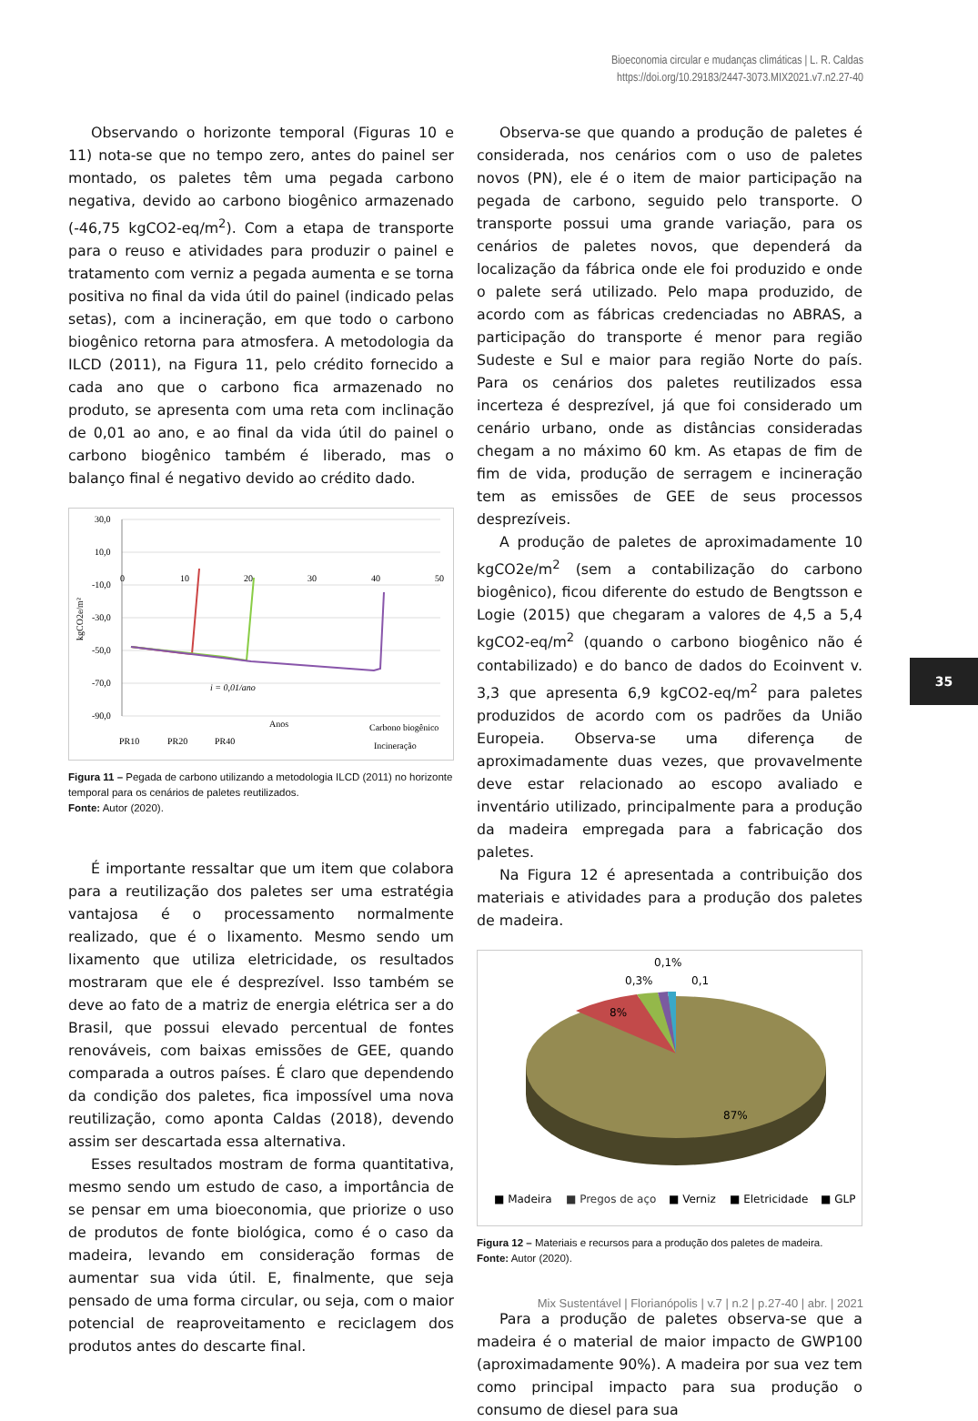Bioeconomia circular e mudanças climáticas | L. R. Caldas
https://doi.org/10.29183/2447-3073.MIX2021.v7.n2.27-40
Observando o horizonte temporal (Figuras 10 e 11) nota-se que no tempo zero, antes do painel ser montado, os paletes têm uma pegada carbono negativa, devido ao carbono biogênico armazenado (-46,75 kgCO2-eq/m<sup>2</sup>). Com a etapa de transporte para o reuso e atividades para produzir o painel e tratamento com verniz a pegada aumenta e se torna positiva no final da vida útil do painel (indicado pelas setas), com a incineração, em que todo o carbono biogênico retorna para atmosfera. A metodologia da ILCD (2011), na Figura 11, pelo crédito fornecido a cada ano que o carbono fica armazenado no produto, se apresenta com uma reta com inclinação de 0,01 ao ano, e ao final da vida útil do painel o carbono biogênico também é liberado, mas o balanço final é negativo devido ao crédito dado.
30,0
10,0
-10,0
-30,0
-50,0
-70,0
-90,0
0
10
20
30
40
50
i = 0,01/ano
Anos
Carbono biogênico
Incineração
PR10
PR20
PR40
kgCO2e/m²
Figura 11 – Pegada de carbono utilizando a metodologia ILCD (2011) no horizonte temporal para os cenários de paletes reutilizados.
Fonte: Autor (2020).
É importante ressaltar que um item que colabora para a reutilização dos paletes ser uma estratégia vantajosa é o processamento normalmente realizado, que é o lixamento. Mesmo sendo um lixamento que utiliza eletricidade, os resultados mostraram que ele é desprezível. Isso também se deve ao fato de a matriz de energia elétrica ser a do Brasil, que possui elevado percentual de fontes renováveis, com baixas emissões de GEE, quando comparada a outros países. É claro que dependendo da condição dos paletes, fica impossível uma nova reutilização, como aponta Caldas (2018), devendo assim ser descartada essa alternativa.
Esses resultados mostram de forma quantitativa, mesmo sendo um estudo de caso, a importância de se pensar em uma bioeconomia, que priorize o uso de produtos de fonte biológica, como é o caso da madeira, levando em consideração formas de aumentar sua vida útil. E, finalmente, que seja pensado de uma forma circular, ou seja, com o maior potencial de reaproveitamento e reciclagem dos produtos antes do descarte final.
Observa-se que quando a produção de paletes é considerada, nos cenários com o uso de paletes novos (PN), ele é o item de maior participação na pegada de carbono, seguido pelo transporte. O transporte possui uma grande variação, para os cenários de paletes novos, que dependerá da localização da fábrica onde ele foi produzido e onde o palete será utilizado. Pelo mapa produzido, de acordo com as fábricas credenciadas no ABRAS, a participação do transporte é menor para região Sudeste e Sul e maior para região Norte do país. Para os cenários dos paletes reutilizados essa incerteza é desprezível, já que foi considerado um cenário urbano, onde as distâncias consideradas chegam a no máximo 60 km. As etapas de fim de fim de vida, produção de serragem e incineração tem as emissões de GEE de seus processos desprezíveis.
A produção de paletes de aproximadamente 10 kgCO2e/m<sup>2</sup> (sem a contabilização do carbono biogênico), ficou diferente do estudo de Bengtsson e Logie (2015) que chegaram a valores de 4,5 a 5,4 kgCO2-eq/m<sup>2</sup> (quando o carbono biogênico não é contabilizado) e do banco de dados do Ecoinvent v. 3,3 que apresenta 6,9 kgCO2-eq/m<sup>2</sup> para paletes produzidos de acordo com os padrões da União Europeia. Observa-se uma diferença de aproximadamente duas vezes, que provavelmente deve estar relacionado ao escopo avaliado e inventário utilizado, principalmente para a produção da madeira empregada para a fabricação dos paletes.
Na Figura 12 é apresentada a contribuição dos materiais e atividades para a produção dos paletes de madeira.
8%
87%
0,3%
0,1%
0,1
■ Madeira
■ Pregos de aço
■ Verniz
■ Eletricidade
■ GLP
Figura 12 – Materiais e recursos para a produção dos paletes de madeira.
Fonte: Autor (2020).
Para a produção de paletes observa-se que a madeira é o material de maior impacto de GWP100 (aproximadamente 90%). A madeira por sua vez tem como principal impacto para sua produção o consumo de diesel para sua
35
Mix Sustentável | Florianópolis | v.7 | n.2 | p.27-40 | abr. | 2021